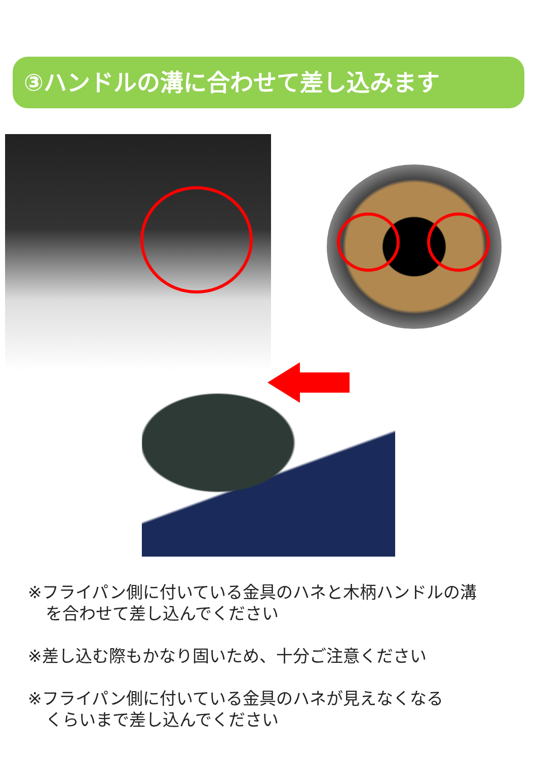③ハンドルの溝に合わせて差し込みます
※フライパン側に付いている金具のハネと木柄ハンドルの溝
を合わせて差し込んでください
※差し込む際もかなり固いため、十分ご注意ください
※フライパン側に付いている金具のハネが見えなくなる
くらいまで差し込んでください